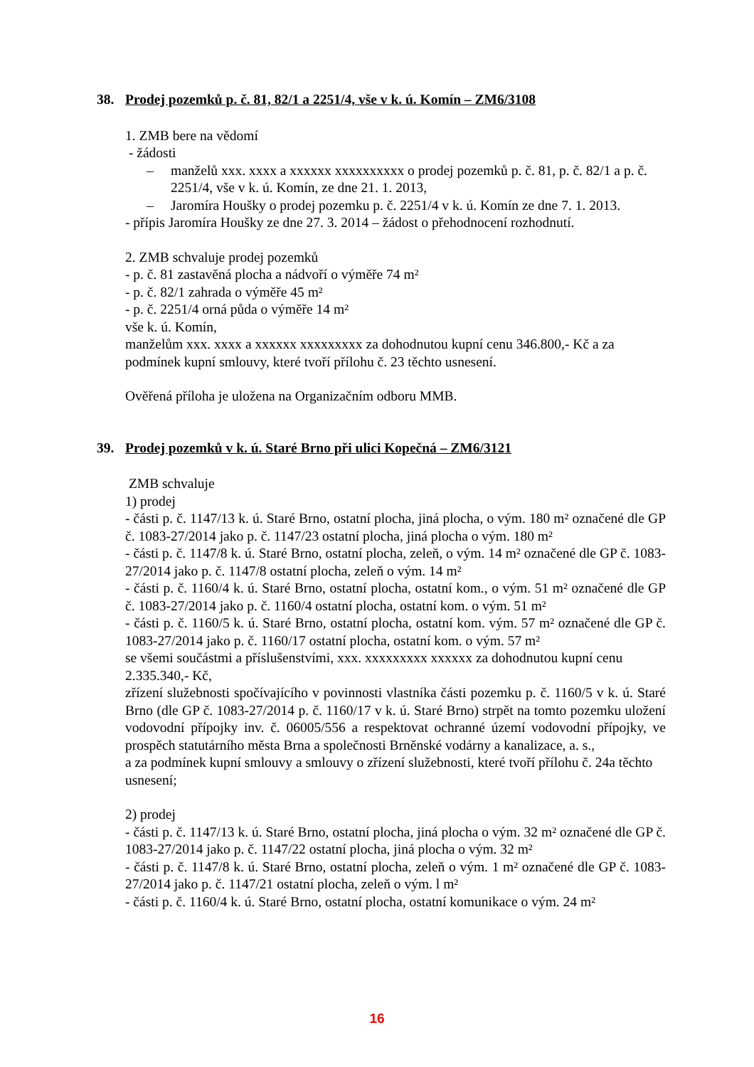38. Prodej pozemků p. č. 81, 82/1 a 2251/4, vše v k. ú. Komín – ZM6/3108
1. ZMB bere na vědomí
- žádosti
– manželů xxx. xxxx a xxxxxx xxxxxxxxxx o prodej pozemků p. č. 81, p. č. 82/1 a p. č. 2251/4, vše v k. ú. Komín, ze dne 21. 1. 2013,
– Jaromíra Houšky o prodej pozemku p. č. 2251/4 v k. ú. Komín ze dne 7. 1. 2013.
- přípis Jaromíra Houšky ze dne 27. 3. 2014 – žádost o přehodnocení rozhodnutí.
2. ZMB schvaluje prodej pozemků
- p. č. 81 zastavěná plocha a nádvoří o výměře 74 m²
- p. č. 82/1 zahrada o výměře 45 m²
- p. č. 2251/4 orná půda o výměře 14 m²
vše k. ú. Komín,
manželům xxx. xxxx a xxxxxx xxxxxxxxx za dohodnutou kupní cenu 346.800,- Kč a za podmínek kupní smlouvy, které tvoří přílohu č. 23 těchto usnesení.
Ověřená příloha je uložena na Organizačním odboru MMB.
39. Prodej pozemků v k. ú. Staré Brno při ulici Kopečná – ZM6/3121
ZMB schvaluje
1) prodej
- části p. č. 1147/13 k. ú. Staré Brno, ostatní plocha, jiná plocha, o vým. 180 m² označené dle GP č. 1083-27/2014 jako p. č. 1147/23 ostatní plocha, jiná plocha o vým. 180 m²
- části p. č. 1147/8 k. ú. Staré Brno, ostatní plocha, zeleň, o vým. 14 m² označené dle GP č. 1083-27/2014 jako p. č. 1147/8 ostatní plocha, zeleň o vým. 14 m²
- části p. č. 1160/4 k. ú. Staré Brno, ostatní plocha, ostatní kom., o vým. 51 m² označené dle GP č. 1083-27/2014 jako p. č. 1160/4 ostatní plocha, ostatní kom. o vým. 51 m²
- části p. č. 1160/5 k. ú. Staré Brno, ostatní plocha, ostatní kom. vým. 57 m² označené dle GP č. 1083-27/2014 jako p. č. 1160/17 ostatní plocha, ostatní kom. o vým. 57 m²
se všemi součástmi a příslušenstvími, xxx. xxxxxxxxx xxxxxx za dohodnutou kupní cenu
2.335.340,- Kč,
zřízení služebnosti spočívajícího v povinnosti vlastníka části pozemku p. č. 1160/5 v k. ú. Staré Brno (dle GP č. 1083-27/2014 p. č. 1160/17 v k. ú. Staré Brno) strpět na tomto pozemku uložení vodovodní přípojky inv. č. 06005/556 a respektovat ochranné území vodovodní přípojky, ve prospěch statutárního města Brna a společnosti Brněnské vodárny a kanalizace, a. s.,
a za podmínek kupní smlouvy a smlouvy o zřízení služebnosti, které tvoří přílohu č. 24a těchto usnesení;
2) prodej
- části p. č. 1147/13 k. ú. Staré Brno, ostatní plocha, jiná plocha o vým. 32 m² označené dle GP č. 1083-27/2014 jako p. č. 1147/22 ostatní plocha, jiná plocha o vým. 32 m²
- části p. č. 1147/8 k. ú. Staré Brno, ostatní plocha, zeleň o vým. 1 m² označené dle GP č. 1083-27/2014 jako p. č. 1147/21 ostatní plocha, zeleň o vým. l m²
- části p. č. 1160/4 k. ú. Staré Brno, ostatní plocha, ostatní komunikace o vým. 24 m²
16